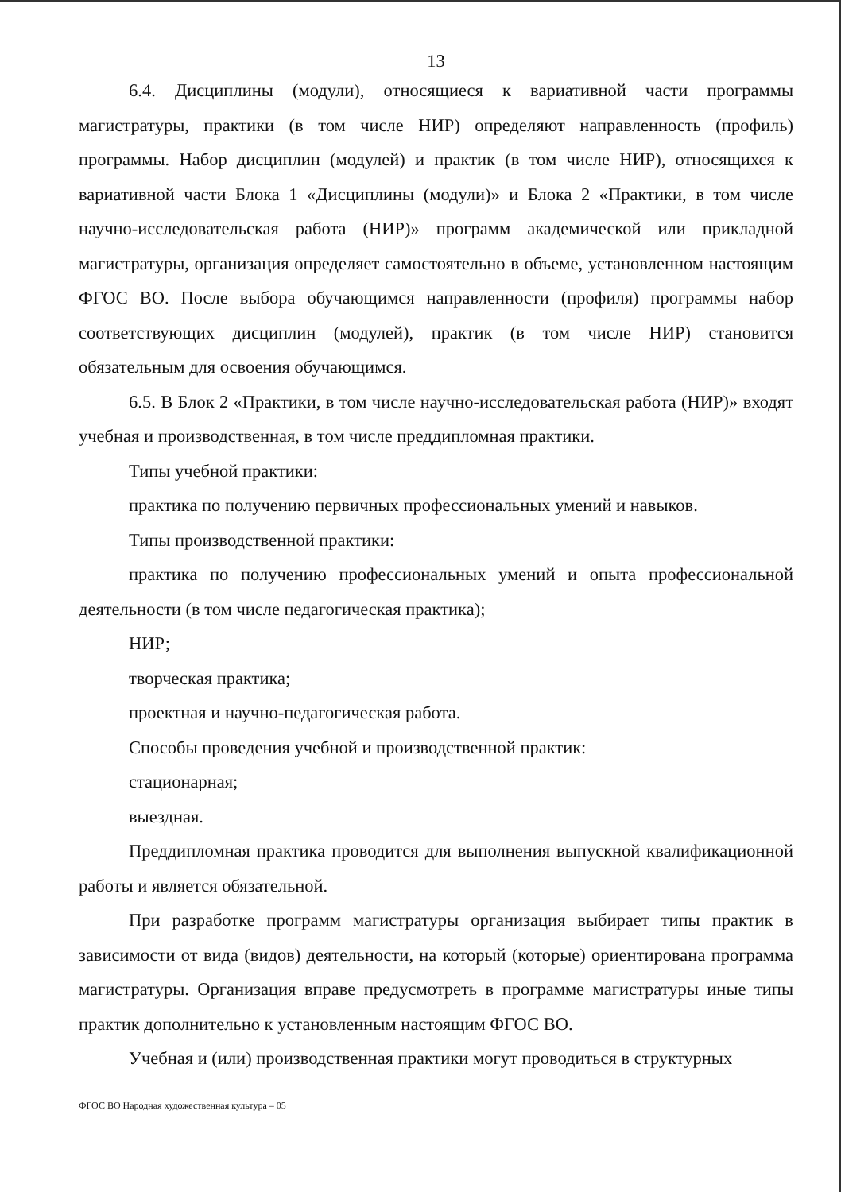13
6.4. Дисциплины (модули), относящиеся к вариативной части программы магистратуры, практики (в том числе НИР) определяют направленность (профиль) программы. Набор дисциплин (модулей) и практик (в том числе НИР), относящихся к вариативной части Блока 1 «Дисциплины (модули)» и Блока 2 «Практики, в том числе научно-исследовательская работа (НИР)» программ академической или прикладной магистратуры, организация определяет самостоятельно в объеме, установленном настоящим ФГОС ВО. После выбора обучающимся направленности (профиля) программы набор соответствующих дисциплин (модулей), практик (в том числе НИР) становится обязательным для освоения обучающимся.
6.5. В Блок 2 «Практики, в том числе научно-исследовательская работа (НИР)» входят учебная и производственная, в том числе преддипломная практики.
Типы учебной практики:
практика по получению первичных профессиональных умений и навыков.
Типы производственной практики:
практика по получению профессиональных умений и опыта профессиональной деятельности (в том числе педагогическая практика);
НИР;
творческая практика;
проектная и научно-педагогическая работа.
Способы проведения учебной и производственной практик:
стационарная;
выездная.
Преддипломная практика проводится для выполнения выпускной квалификационной работы и является обязательной.
При разработке программ магистратуры организация выбирает типы практик в зависимости от вида (видов) деятельности, на который (которые) ориентирована программа магистратуры. Организация вправе предусмотреть в программе магистратуры иные типы практик дополнительно к установленным настоящим ФГОС ВО.
Учебная и (или) производственная практики могут проводиться в структурных
ФГОС ВО Народная художественная культура – 05